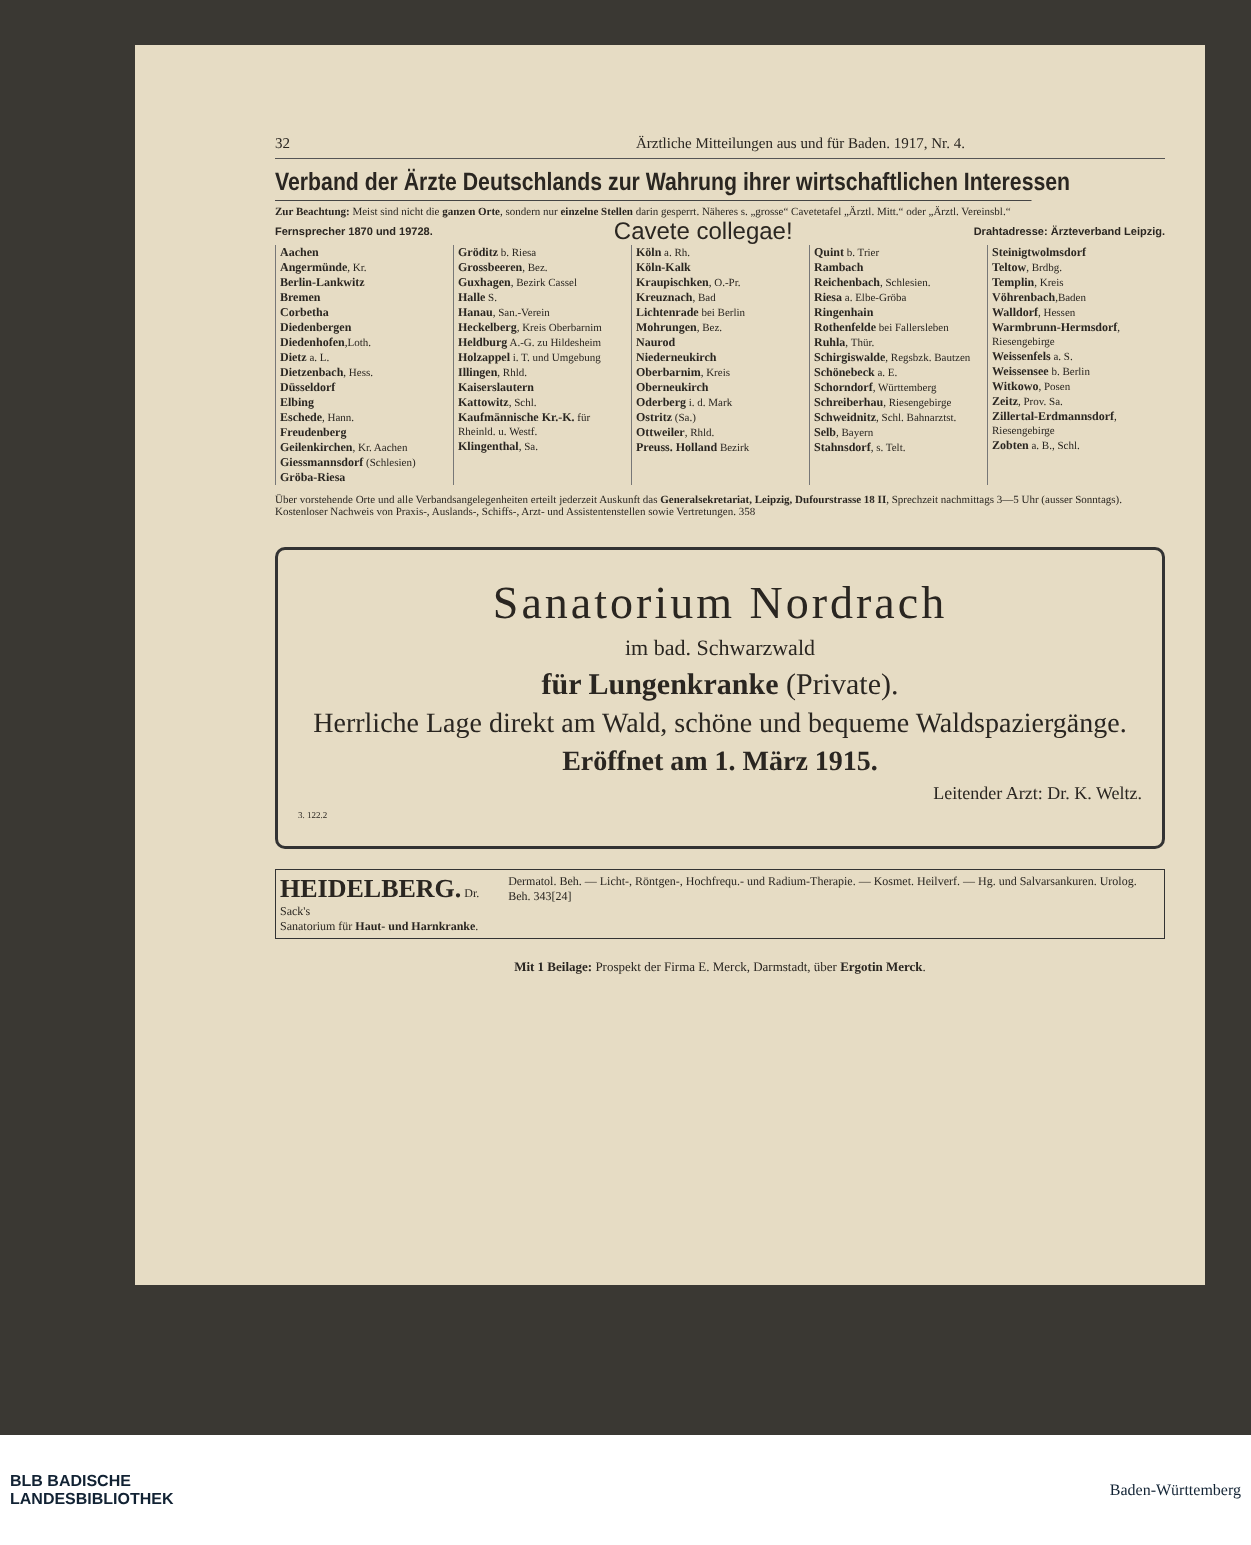32 Ärztliche Mitteilungen aus und für Baden. 1917, Nr. 4.
Verband der Ärzte Deutschlands zur Wahrung ihrer wirtschaftlichen Interessen
Zur Beachtung: Meist sind nicht die ganzen Orte, sondern nur einzelne Stellen darin gesperrt. Näheres s. „grosse“ Cavetetafel „Ärztl. Mitt.“ oder „Ärztl. Vereinsbl.“
Fernsprecher 1870 und 19728. Cavete collegae! Drahtadresse: Ärzteverband Leipzig.
Aachen
Angermünde, Kr.
Berlin-Lankwitz
Bremen
Corbetha
Diedenbergen
Diedenhofen,Loth.
Dietz a. L.
Dietzenbach, Hess.
Düsseldorf
Elbing
Eschede, Hann.
Freudenberg
Geilenkirchen, Kr. Aachen
Giessmannsdorf (Schlesien)
Gröba-Riesa
Gröditz b. Riesa
Grossbeeren, Bez.
Guxhagen, Bezirk Cassel
Halle S.
Hanau, San.-Verein
Heckelberg, Kreis Oberbarnim
Heldburg A.-G. zu Hildesheim
Holzappel i. T. und Umgebung
Illingen, Rhld.
Kaiserslautern
Kattowitz, Schl.
Kaufmännische Kr.-K. für Rheinld. u. Westf.
Klingenthal, Sa.
Köln a. Rh.
Köln-Kalk
Kraupischken, O.-Pr.
Kreuznach, Bad
Lichtenrade bei Berlin
Mohrungen, Bez.
Naurod
Niederneukirch
Oberbarnim, Kreis
Oberneukirch
Oderberg i. d. Mark
Ostritz (Sa.)
Ottweiler, Rhld.
Preuss. Holland Bezirk
Quint b. Trier
Rambach
Reichenbach, Schlesien.
Riesa a. Elbe-Gröba
Ringenhain
Rothenfelde bei Fallersleben
Ruhla, Thür.
Schirgiswalde, Regsbzk. Bautzen
Schönebeck a. E.
Schorndorf, Württemberg
Schreiberhau, Riesengebirge
Schweidnitz, Schl. Bahnarztst.
Selb, Bayern
Stahnsdorf, s. Telt.
Steinigtwolmsdorf
Teltow, Brdbg.
Templin, Kreis
Vöhrenbach,Baden
Walldorf, Hessen
Warmbrunn-Hermsdorf, Riesengebirge
Weissenfels a. S.
Weissensee b. Berlin
Witkowo, Posen
Zeitz, Prov. Sa.
Zillertal-Erdmannsdorf, Riesengebirge
Zobten a. B., Schl.
Über vorstehende Orte und alle Verbandsangelegenheiten erteilt jederzeit Auskunft das Generalsekretariat, Leipzig, Dufourstrasse 18 II, Sprechzeit nachmittags 3—5 Uhr (ausser Sonntags). Kostenloser Nachweis von Praxis-, Auslands-, Schiffs-, Arzt- und Assistentenstellen sowie Vertretungen. 358
Sanatorium Nordrach
im bad. Schwarzwald
für Lungenkranke (Private).
Herrliche Lage direkt am Wald, schöne und bequeme Waldspaziergänge.
Eröffnet am 1. März 1915.
Leitender Arzt: Dr. K. Weltz.
3. 122.2
HEIDELBERG. Dr. Sack's
Sanatorium für Haut- und Harnkranke.
Dermatol. Beh. — Licht-, Röntgen-, Hochfrequ.- und Radium-Therapie. — Kosmet. Heilverf. — Hg. und Salvarsankuren. Urolog. Beh. 343[24]
Mit 1 Beilage: Prospekt der Firma E. Merck, Darmstadt, über Ergotin Merck.
BLB BADISCHE
LANDESBIBLIOTHEK Baden-Württemberg